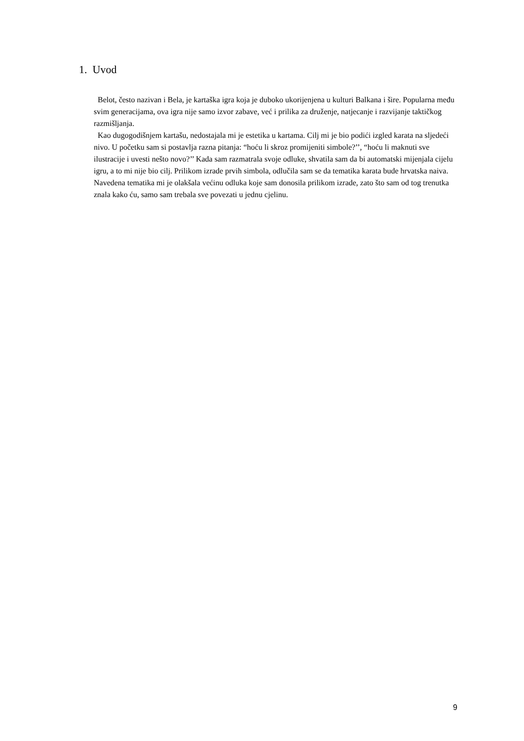1. Uvod
Belot, često nazivan i Bela, je kartaška igra koja je duboko ukorijenjena u kulturi Balkana i šire. Popularna među svim generacijama, ova igra nije samo izvor zabave, već i prilika za druženje, natjecanje i razvijanje taktičkog razmišljanja.
Kao dugogodišnjem kartašu, nedostajala mi je estetika u kartama. Cilj mi je bio podići izgled karata na sljedeći nivo. U početku sam si postavlja razna pitanja: “hoću li skroz promijeniti simbole?’’, “hoću li maknuti sve ilustracije i uvesti nešto novo?’’ Kada sam razmatrala svoje odluke, shvatila sam da bi automatski mijenjala cijelu igru, a to mi nije bio cilj. Prilikom izrade prvih simbola, odlučila sam se da tematika karata bude hrvatska naiva. Navedena tematika mi je olakšala većinu odluka koje sam donosila prilikom izrade, zato što sam od tog trenutka znala kako ću, samo sam trebala sve povezati u jednu cjelinu.
9